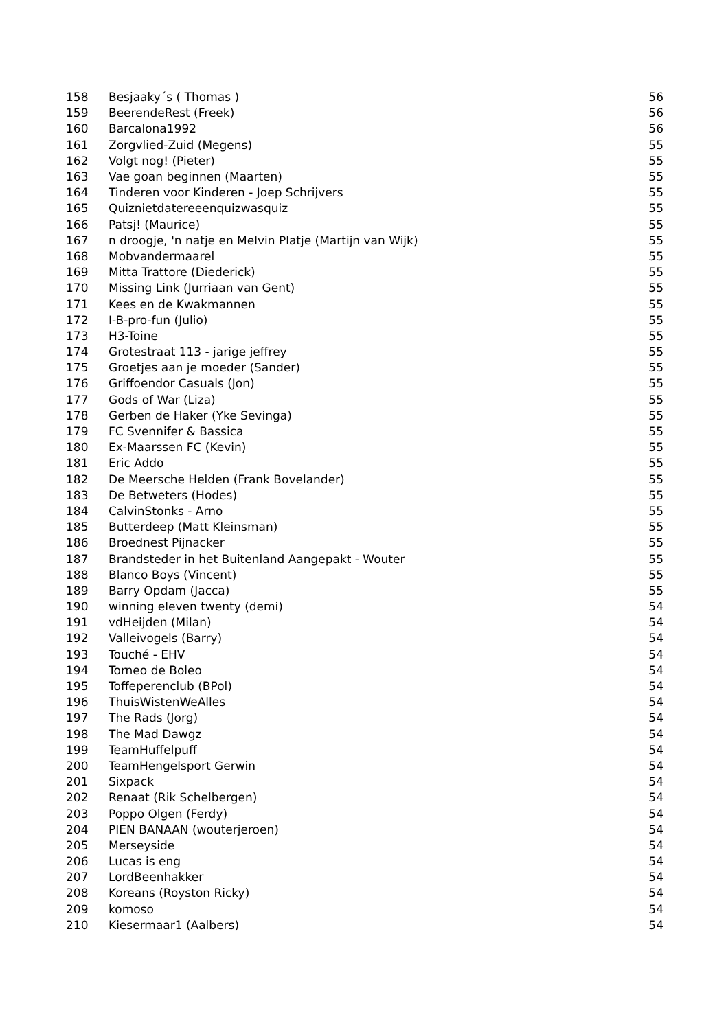| 158 | Besjaaky´s ( Thomas ) | 56 |
| 159 | BeerendeRest (Freek) | 56 |
| 160 | Barcalona1992 | 56 |
| 161 | Zorgvlied-Zuid (Megens) | 55 |
| 162 | Volgt nog! (Pieter) | 55 |
| 163 | Vae goan beginnen (Maarten) | 55 |
| 164 | Tinderen voor Kinderen - Joep Schrijvers | 55 |
| 165 | Quiznietdatereeenquizwasquiz | 55 |
| 166 | Patsj! (Maurice) | 55 |
| 167 | n droogje, 'n natje en Melvin Platje (Martijn van Wijk) | 55 |
| 168 | Mobvandermaarel | 55 |
| 169 | Mitta Trattore (Diederick) | 55 |
| 170 | Missing Link (Jurriaan van Gent) | 55 |
| 171 | Kees en de Kwakmannen | 55 |
| 172 | I-B-pro-fun (Julio) | 55 |
| 173 | H3-Toine | 55 |
| 174 | Grotestraat 113 - jarige jeffrey | 55 |
| 175 | Groetjes aan je moeder (Sander) | 55 |
| 176 | Griffoendor Casuals (Jon) | 55 |
| 177 | Gods of War (Liza) | 55 |
| 178 | Gerben de Haker (Yke Sevinga) | 55 |
| 179 | FC Svennifer & Bassica | 55 |
| 180 | Ex-Maarssen FC (Kevin) | 55 |
| 181 | Eric Addo | 55 |
| 182 | De Meersche Helden (Frank Bovelander) | 55 |
| 183 | De Betweters (Hodes) | 55 |
| 184 | CalvinStonks - Arno | 55 |
| 185 | Butterdeep (Matt Kleinsman) | 55 |
| 186 | Broednest Pijnacker | 55 |
| 187 | Brandsteder in het Buitenland Aangepakt - Wouter | 55 |
| 188 | Blanco Boys (Vincent) | 55 |
| 189 | Barry Opdam (Jacca) | 55 |
| 190 | winning eleven twenty (demi) | 54 |
| 191 | vdHeijden (Milan) | 54 |
| 192 | Valleivogels (Barry) | 54 |
| 193 | Touché - EHV | 54 |
| 194 | Torneo de Boleo | 54 |
| 195 | Toffeperenclub (BPol) | 54 |
| 196 | ThuisWistenWeAlles | 54 |
| 197 | The Rads (Jorg) | 54 |
| 198 | The Mad Dawgz | 54 |
| 199 | TeamHuffelpuff | 54 |
| 200 | TeamHengelsport Gerwin | 54 |
| 201 | Sixpack | 54 |
| 202 | Renaat (Rik Schelbergen) | 54 |
| 203 | Poppo Olgen (Ferdy) | 54 |
| 204 | PIEN BANAAN (wouterjeroen) | 54 |
| 205 | Merseyside | 54 |
| 206 | Lucas is eng | 54 |
| 207 | LordBeenhakker | 54 |
| 208 | Koreans (Royston Ricky) | 54 |
| 209 | komoso | 54 |
| 210 | Kiesermaar1 (Aalbers) | 54 |